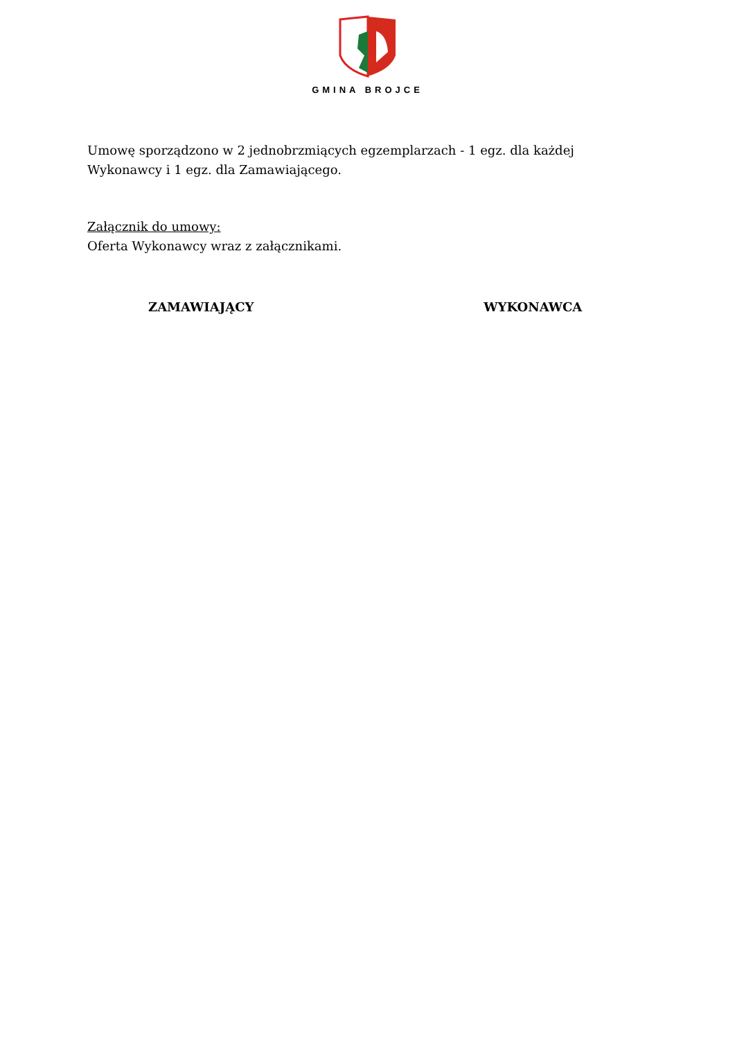GMINA BROJCE
Umowę sporządzono w 2 jednobrzmiących egzemplarzach - 1 egz. dla każdej Wykonawcy i 1 egz. dla Zamawiającego.
Załącznik do umowy:
Oferta Wykonawcy wraz z załącznikami.
ZAMAWIAJĄCY WYKONAWCA